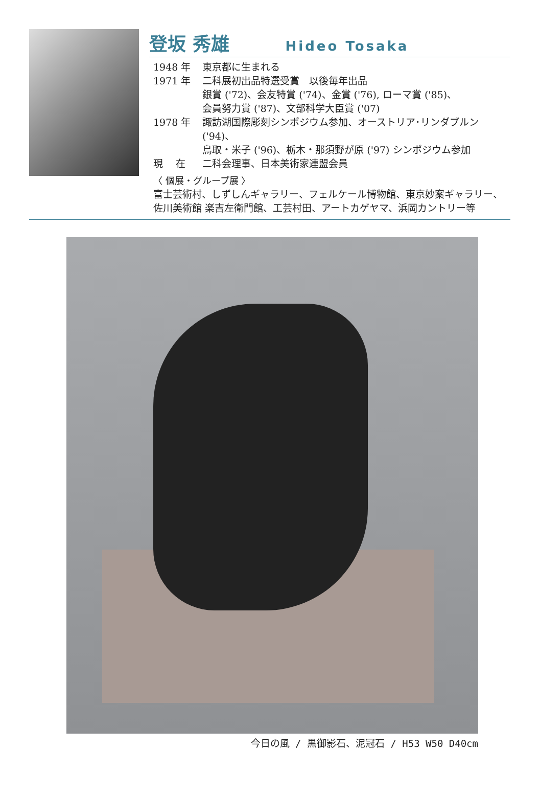登坂 秀雄
Hideo Tosaka
1948 年 東京都に生まれる
1971 年 二科展初出品特選受賞　以後毎年出品
銀賞 ('72)、会友特賞 ('74)、金賞 ('76), ローマ賞 ('85)、
会員努力賞 ('87)、文部科学大臣賞 ('07)
1978 年 諏訪湖国際彫刻シンポジウム参加、オーストリア･リンダブルン ('94)、
鳥取・米子 ('96)、栃木・那須野が原 ('97) シンポジウム参加
現　 在 二科会理事、日本美術家連盟会員
〈 個展・グループ展 〉
富士芸術村、しずしんギャラリー、フェルケール博物館、東京妙案ギャラリー、
佐川美術館 楽吉左衛門館、工芸村田、アートカゲヤマ、浜岡カントリー等
今日の風 / 黒御影石、泥冠石 / H53 W50 D40cm